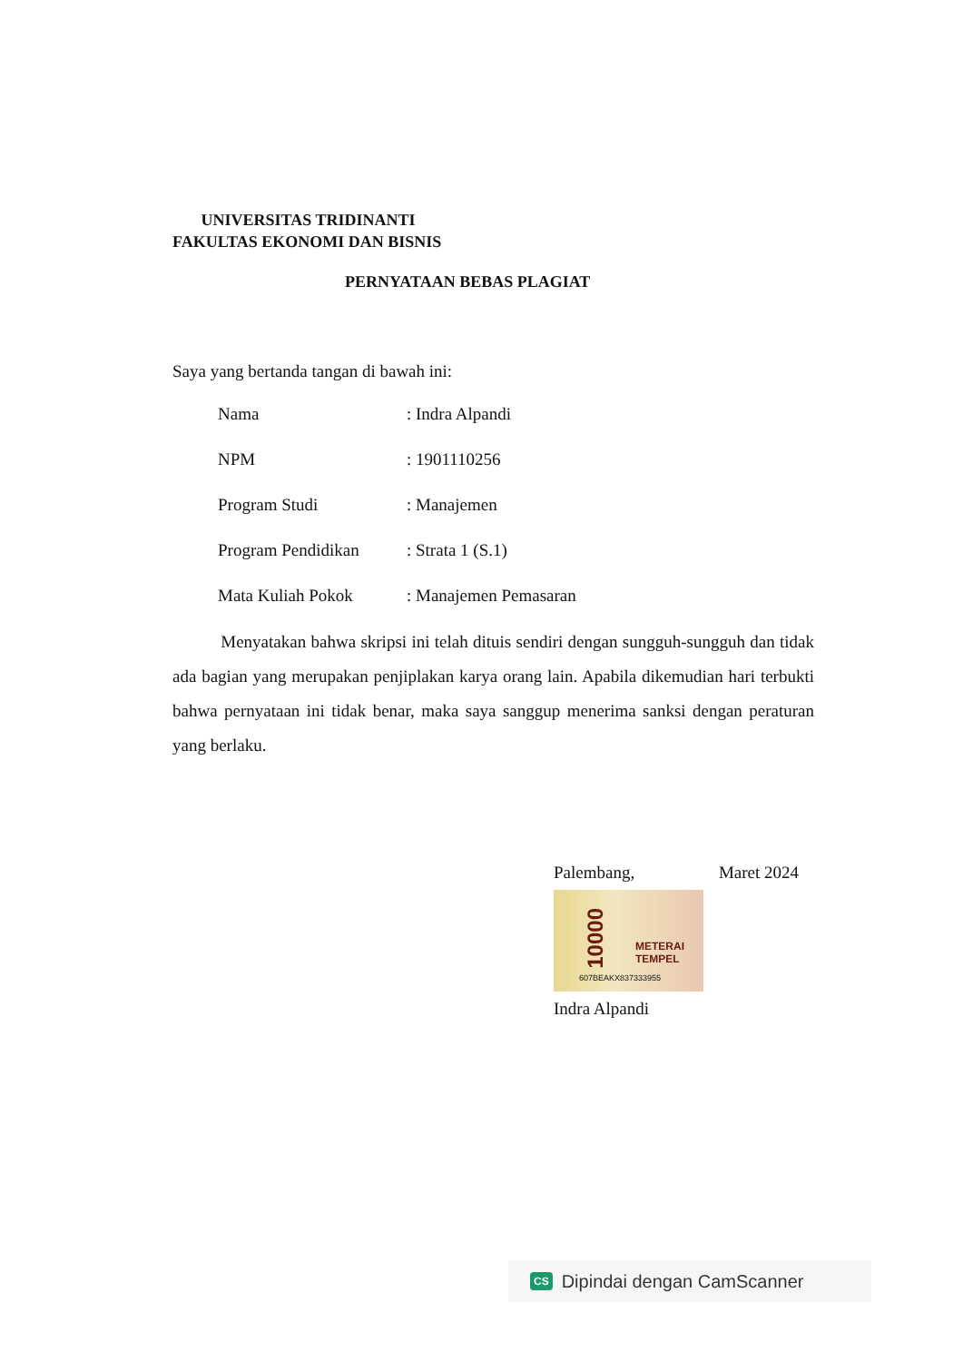UNIVERSITAS TRIDINANTI
FAKULTAS EKONOMI DAN BISNIS
PERNYATAAN BEBAS PLAGIAT
Saya yang bertanda tangan di bawah ini:
Nama : Indra Alpandi
NPM : 1901110256
Program Studi : Manajemen
Program Pendidikan : Strata 1 (S.1)
Mata Kuliah Pokok : Manajemen Pemasaran
Menyatakan bahwa skripsi ini telah dituis sendiri dengan sungguh-sungguh dan tidak ada bagian yang merupakan penjiplakan karya orang lain. Apabila dikemudian hari terbukti bahwa pernyataan ini tidak benar, maka saya sanggup menerima sanksi dengan peraturan yang berlaku.
Palembang, Maret 2024
10000
METERAI
TEMPEL
607BEAKX837333955
Indra Alpandi
CS Dipindai dengan CamScanner